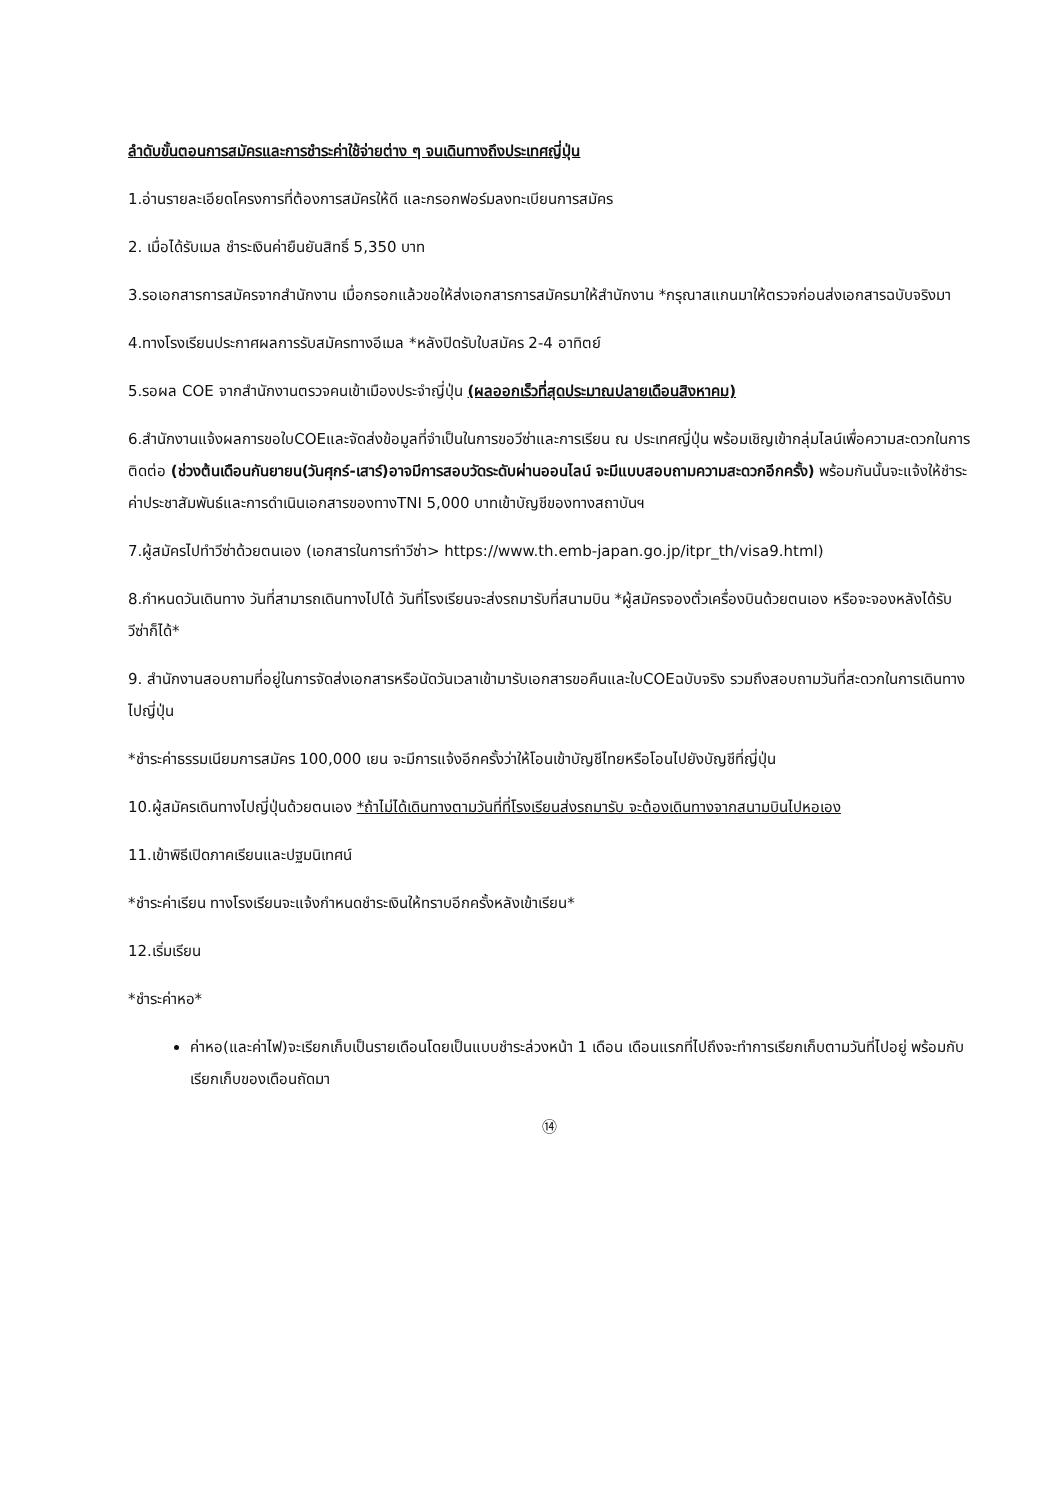ลำดับขั้นตอนการสมัครและการชำระค่าใช้จ่ายต่าง ๆ จนเดินทางถึงประเทศญี่ปุ่น
1.อ่านรายละเอียดโครงการที่ต้องการสมัครให้ดี และกรอกฟอร์มลงทะเบียนการสมัคร
2. เมื่อได้รับเมล ชำระเงินค่ายืนยันสิทธิ์ 5,350 บาท
3.รอเอกสารการสมัครจากสำนักงาน เมื่อกรอกแล้วขอให้ส่งเอกสารการสมัครมาให้สำนักงาน *กรุณาสแกนมาให้ตรวจก่อนส่งเอกสารฉบับจริงมา
4.ทางโรงเรียนประกาศผลการรับสมัครทางอีเมล *หลังปิดรับใบสมัคร 2-4 อาทิตย์
5.รอผล COE จากสำนักงานตรวจคนเข้าเมืองประจำญี่ปุ่น (ผลออกเร็วที่สุดประมาณปลายเดือนสิงหาคม)
6.สำนักงานแจ้งผลการขอใบCOEและจัดส่งข้อมูลที่จำเป็นในการขอวีซ่าและการเรียน ณ ประเทศญี่ปุ่น พร้อมเชิญเข้ากลุ่มไลน์เพื่อความสะดวกในการติดต่อ (ช่วงต้นเดือนกันยายน(วันศุกร์-เสาร์)อาจมีการสอบวัดระดับผ่านออนไลน์ จะมีแบบสอบถามความสะดวกอีกครั้ง) พร้อมกันนั้นจะแจ้งให้ชำระค่าประชาสัมพันธ์และการดำเนินเอกสารของทางTNI 5,000 บาทเข้าบัญชีของทางสถาบันฯ
7.ผู้สมัครไปทำวีซ่าด้วยตนเอง (เอกสารในการทำวีซ่า> https://www.th.emb-japan.go.jp/itpr_th/visa9.html)
8.กำหนดวันเดินทาง วันที่สามารถเดินทางไปได้ วันที่โรงเรียนจะส่งรถมารับที่สนามบิน *ผู้สมัครจองตั๋วเครื่องบินด้วยตนเอง หรือจะจองหลังได้รับวีซ่าก็ได้*
9. สำนักงานสอบถามที่อยู่ในการจัดส่งเอกสารหรือนัดวันเวลาเข้ามารับเอกสารขอคืนและใบCOEฉบับจริง รวมถึงสอบถามวันที่สะดวกในการเดินทางไปญี่ปุ่น
*ชำระค่าธรรมเนียมการสมัคร 100,000 เยน จะมีการแจ้งอีกครั้งว่าให้โอนเข้าบัญชีไทยหรือโอนไปยังบัญชีที่ญี่ปุ่น
10.ผู้สมัครเดินทางไปญี่ปุ่นด้วยตนเอง *ถ้าไม่ได้เดินทางตามวันที่ที่โรงเรียนส่งรถมารับ จะต้องเดินทางจากสนามบินไปหอเอง
11.เข้าพิธีเปิดภาคเรียนและปฐมนิเทศน์
*ชำระค่าเรียน ทางโรงเรียนจะแจ้งกำหนดชำระเงินให้ทราบอีกครั้งหลังเข้าเรียน*
12.เริ่มเรียน
*ชำระค่าหอ*
ค่าหอ(และค่าไฟ)จะเรียกเก็บเป็นรายเดือนโดยเป็นแบบชำระล่วงหน้า 1 เดือน เดือนแรกที่ไปถึงจะทำการเรียกเก็บตามวันที่ไปอยู่ พร้อมกับเรียกเก็บของเดือนถัดมา
⑭